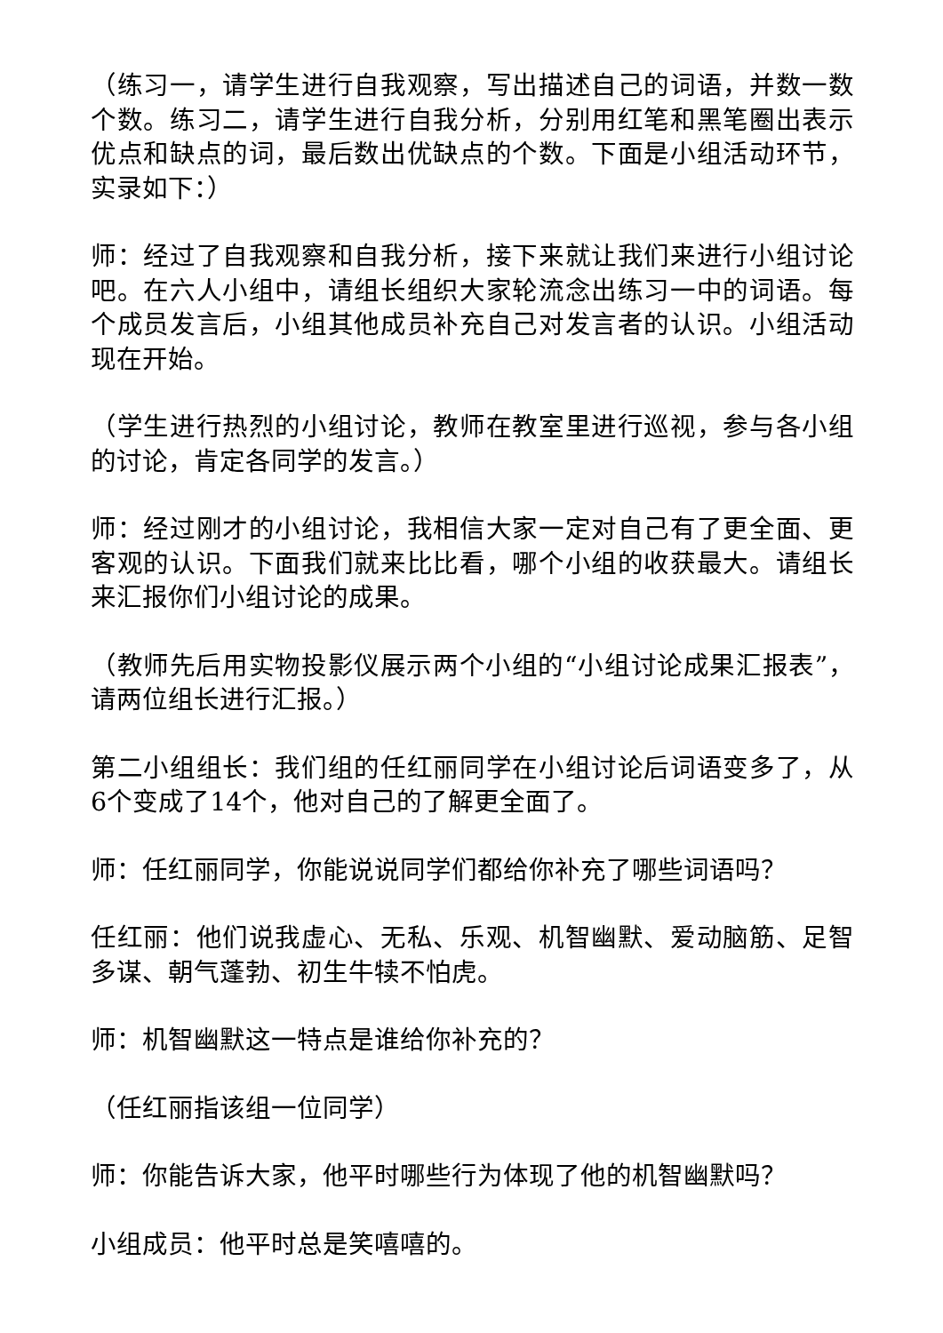（练习一，请学生进行自我观察，写出描述自己的词语，并数一数个数。练习二，请学生进行自我分析，分别用红笔和黑笔圈出表示优点和缺点的词，最后数出优缺点的个数。下面是小组活动环节，实录如下：）
师：经过了自我观察和自我分析，接下来就让我们来进行小组讨论吧。在六人小组中，请组长组织大家轮流念出练习一中的词语。每个成员发言后，小组其他成员补充自己对发言者的认识。小组活动现在开始。
（学生进行热烈的小组讨论，教师在教室里进行巡视，参与各小组的讨论，肯定各同学的发言。）
师：经过刚才的小组讨论，我相信大家一定对自己有了更全面、更客观的认识。下面我们就来比比看，哪个小组的收获最大。请组长来汇报你们小组讨论的成果。
（教师先后用实物投影仪展示两个小组的“小组讨论成果汇报表”，请两位组长进行汇报。）
第二小组组长：我们组的任红丽同学在小组讨论后词语变多了，从6个变成了14个，他对自己的了解更全面了。
师：任红丽同学，你能说说同学们都给你补充了哪些词语吗？
任红丽：他们说我虚心、无私、乐观、机智幽默、爱动脑筋、足智多谋、朝气蓬勃、初生牛犊不怕虎。
师：机智幽默这一特点是谁给你补充的？
（任红丽指该组一位同学）
师：你能告诉大家，他平时哪些行为体现了他的机智幽默吗？
小组成员：他平时总是笑嘻嘻的。